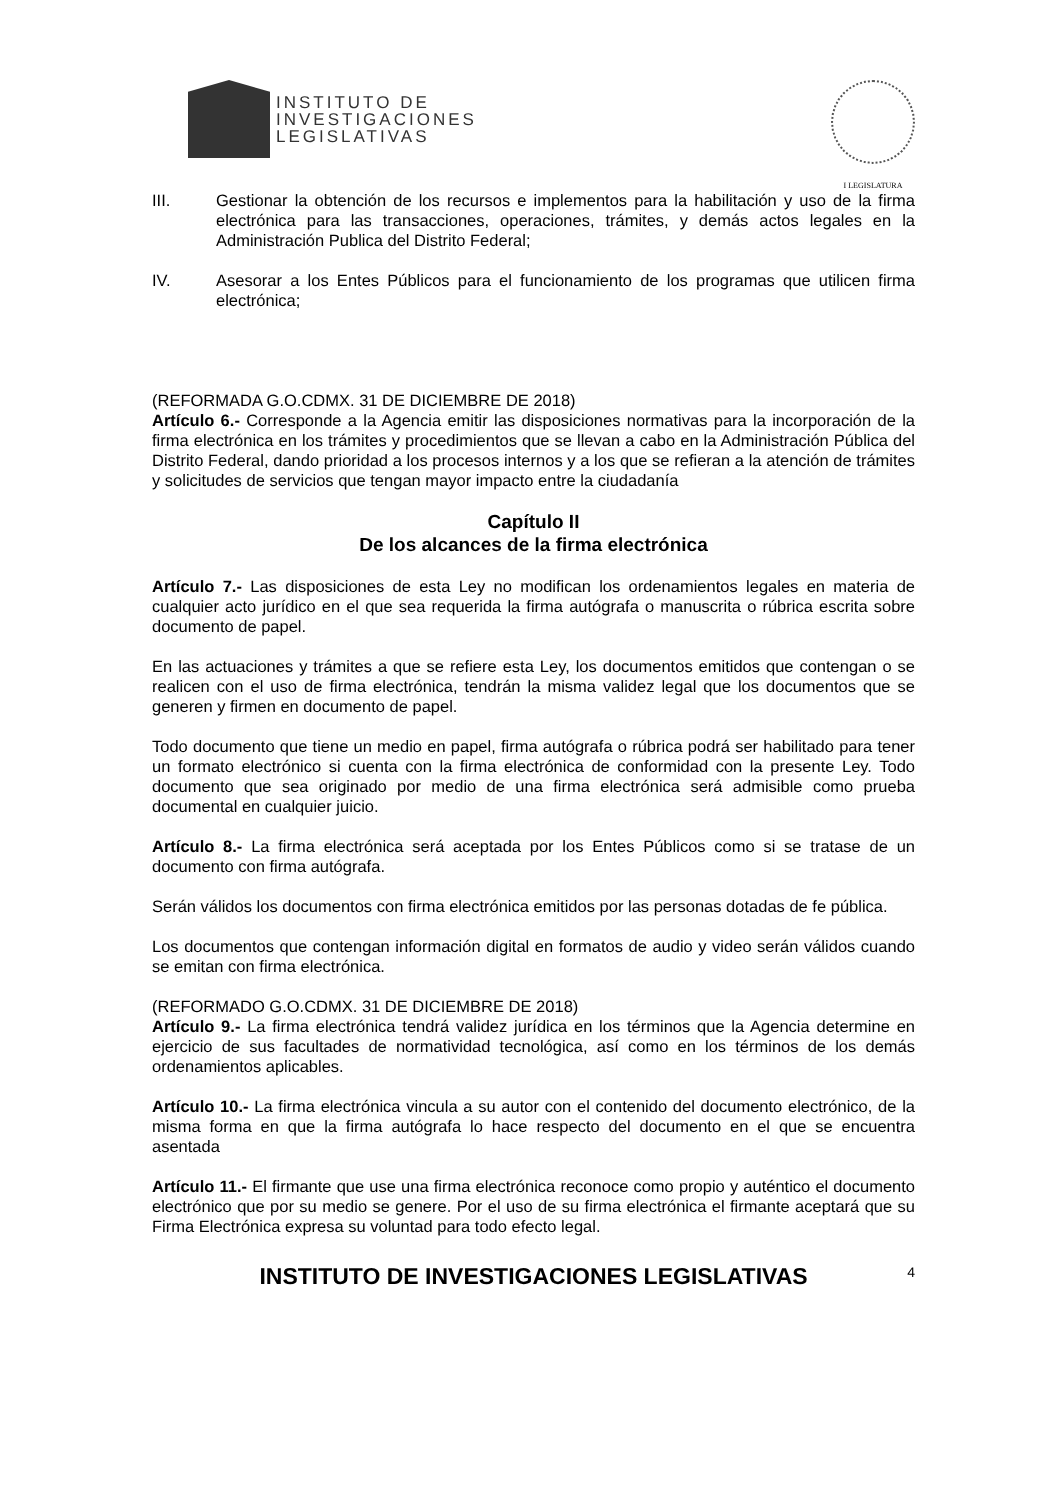INSTITUTO DE
INVESTIGACIONES
LEGISLATIVAS
I LEGISLATURA
III. Gestionar la obtención de los recursos e implementos para la habilitación y uso de la firma electrónica para las transacciones, operaciones, trámites, y demás actos legales en la Administración Publica del Distrito Federal;
IV. Asesorar a los Entes Públicos para el funcionamiento de los programas que utilicen firma electrónica;
(REFORMADA G.O.CDMX. 31 DE DICIEMBRE DE 2018)
Artículo 6.- Corresponde a la Agencia emitir las disposiciones normativas para la incorporación de la firma electrónica en los trámites y procedimientos que se llevan a cabo en la Administración Pública del Distrito Federal, dando prioridad a los procesos internos y a los que se refieran a la atención de trámites y solicitudes de servicios que tengan mayor impacto entre la ciudadanía
Capítulo II
De los alcances de la firma electrónica
Artículo 7.- Las disposiciones de esta Ley no modifican los ordenamientos legales en materia de cualquier acto jurídico en el que sea requerida la firma autógrafa o manuscrita o rúbrica escrita sobre documento de papel.
En las actuaciones y trámites a que se refiere esta Ley, los documentos emitidos que contengan o se realicen con el uso de firma electrónica, tendrán la misma validez legal que los documentos que se generen y firmen en documento de papel.
Todo documento que tiene un medio en papel, firma autógrafa o rúbrica podrá ser habilitado para tener un formato electrónico si cuenta con la firma electrónica de conformidad con la presente Ley. Todo documento que sea originado por medio de una firma electrónica será admisible como prueba documental en cualquier juicio.
Artículo 8.- La firma electrónica será aceptada por los Entes Públicos como si se tratase de un documento con firma autógrafa.
Serán válidos los documentos con firma electrónica emitidos por las personas dotadas de fe pública.
Los documentos que contengan información digital en formatos de audio y video serán válidos cuando se emitan con firma electrónica.
(REFORMADO G.O.CDMX. 31 DE DICIEMBRE DE 2018)
Artículo 9.- La firma electrónica tendrá validez jurídica en los términos que la Agencia determine en ejercicio de sus facultades de normatividad tecnológica, así como en los términos de los demás ordenamientos aplicables.
Artículo 10.- La firma electrónica vincula a su autor con el contenido del documento electrónico, de la misma forma en que la firma autógrafa lo hace respecto del documento en el que se encuentra asentada
Artículo 11.- El firmante que use una firma electrónica reconoce como propio y auténtico el documento electrónico que por su medio se genere. Por el uso de su firma electrónica el firmante aceptará que su Firma Electrónica expresa su voluntad para todo efecto legal.
INSTITUTO DE INVESTIGACIONES LEGISLATIVAS 4